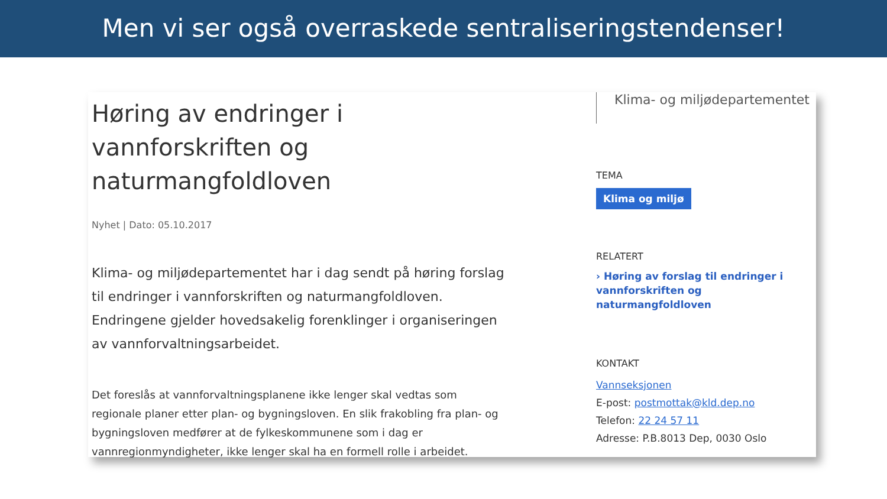Men vi ser også overraskede sentraliseringstendenser!
Høring av endringer i vannforskriften og naturmangfoldloven
Nyhet | Dato: 05.10.2017
Klima- og miljødepartementet har i dag sendt på høring forslag til endringer i vannforskriften og naturmangfoldloven. Endringene gjelder hovedsakelig forenklinger i organiseringen av vannforvaltningsarbeidet.
Det foreslås at vannforvaltningsplanene ikke lenger skal vedtas som regionale planer etter plan- og bygningsloven. En slik frakobling fra plan- og bygningsloven medfører at de fylkeskommunene som i dag er vannregionmyndigheter, ikke lenger skal ha en formell rolle i arbeidet.
Klima- og miljødepartementet
TEMA
Klima og miljø
RELATERT
› Høring av forslag til endringer i vannforskriften og naturmangfoldloven
KONTAKT
Vannseksjonen
E-post: postmottak@kld.dep.no
Telefon: 22 24 57 11
Adresse: P.B.8013 Dep, 0030 Oslo